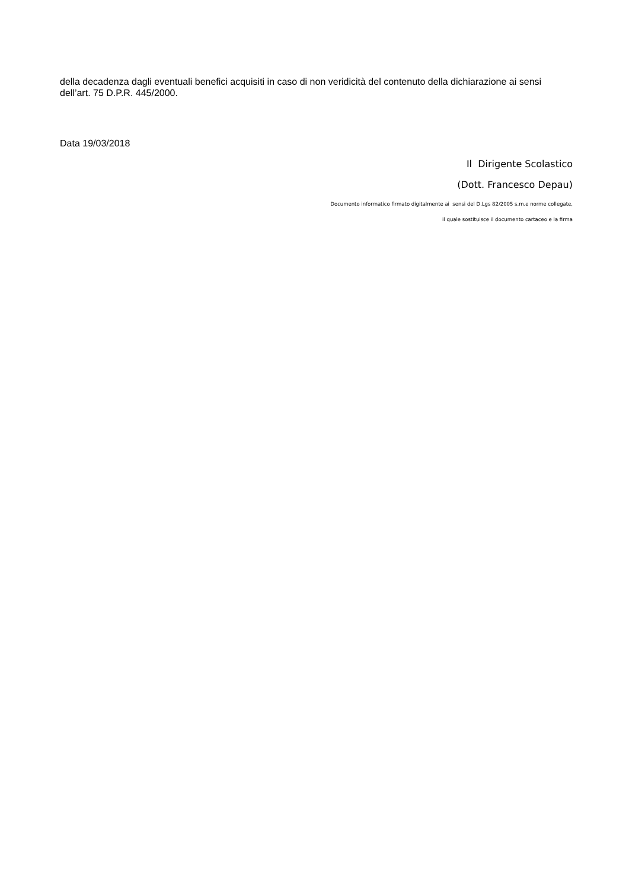della decadenza dagli eventuali benefici acquisiti in caso di non veridicità del contenuto della dichiarazione ai sensi dell’art. 75 D.P.R. 445/2000.
Data 19/03/2018
Il Dirigente Scolastico
(Dott. Francesco Depau)
Documento informatico firmato digitalmente ai sensi del D.Lgs 82/2005 s.m.e norme collegate,
il quale sostituisce il documento cartaceo e la firma